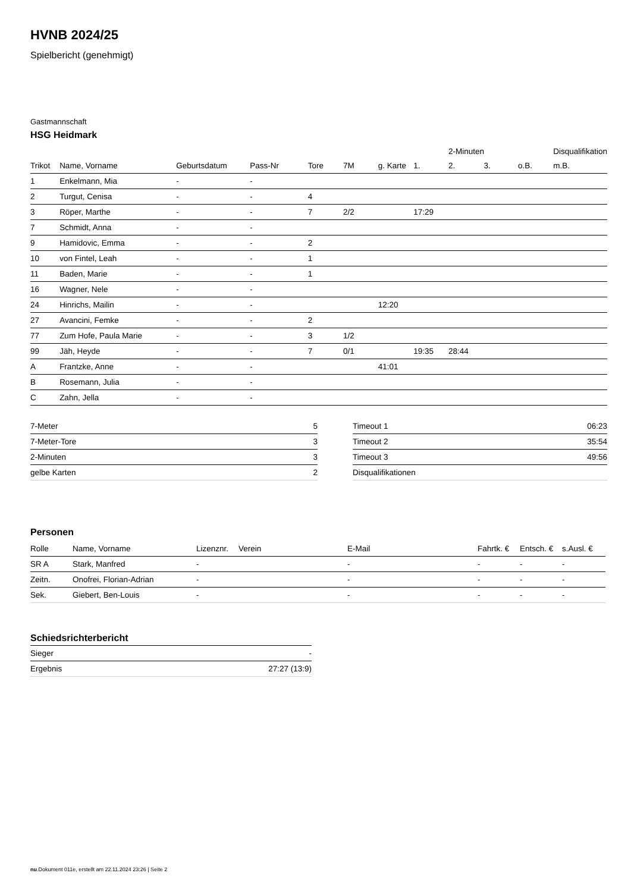HVNB 2024/25
Spielbericht (genehmigt)
Gastmannschaft
HSG Heidmark
| | | | | | | | | 2-Minuten | | | Disqualifikation |
| --- | --- | --- | --- | --- | --- | --- | --- | --- | --- | --- | --- |
| Trikot | Name, Vorname | Geburtsdatum | Pass-Nr | Tore | 7M | g. Karte | 1. | 2. | 3. | o.B. | m.B. |
| 1 | Enkelmann, Mia | - | - | | | | | | | | |
| 2 | Turgut, Cenisa | - | - | 4 | | | | | | | |
| 3 | Röper, Marthe | - | - | 7 | 2/2 | | 17:29 | | | | |
| 7 | Schmidt, Anna | - | - | | | | | | | | |
| 9 | Hamidovic, Emma | - | - | 2 | | | | | | | |
| 10 | von Fintel, Leah | - | - | 1 | | | | | | | |
| 11 | Baden, Marie | - | - | 1 | | | | | | | |
| 16 | Wagner, Nele | - | - | | | | | | | | |
| 24 | Hinrichs, Mailin | - | - | | | 12:20 | | | | | |
| 27 | Avancini, Femke | - | - | 2 | | | | | | | |
| 77 | Zum Hofe, Paula Marie | - | - | 3 | 1/2 | | | | | | |
| 99 | Jäh, Heyde | - | - | 7 | 0/1 | | 19:35 | 28:44 | | | |
| A | Frantzke, Anne | - | - | | | 41:01 | | | | | |
| B | Rosemann, Julia | - | - | | | | | | | | |
| C | Zahn, Jella | - | - | | | | | | | | |
| 7-Meter | 5 |
| 7-Meter-Tore | 3 |
| 2-Minuten | 3 |
| gelbe Karten | 2 |
| Timeout 1 | 06:23 |
| Timeout 2 | 35:54 |
| Timeout 3 | 49:56 |
| Disqualifikationen | |
Personen
| Rolle | Name, Vorname | Lizenznr. | Verein | E-Mail | Fahrtk. € | Entsch. € | s.Ausl. € |
| --- | --- | --- | --- | --- | --- | --- | --- |
| SR A | Stark, Manfred | - | | - | - | - | - |
| Zeitn. | Onofrei, Florian-Adrian | - | | - | - | - | - |
| Sek. | Giebert, Ben-Louis | - | | - | - | - | - |
Schiedsrichterbericht
| Sieger | - |
| Ergebnis | 27:27 (13:9) |
nu.Dokument 011e, erstellt am 22.11.2024 23:26 | Seite 2